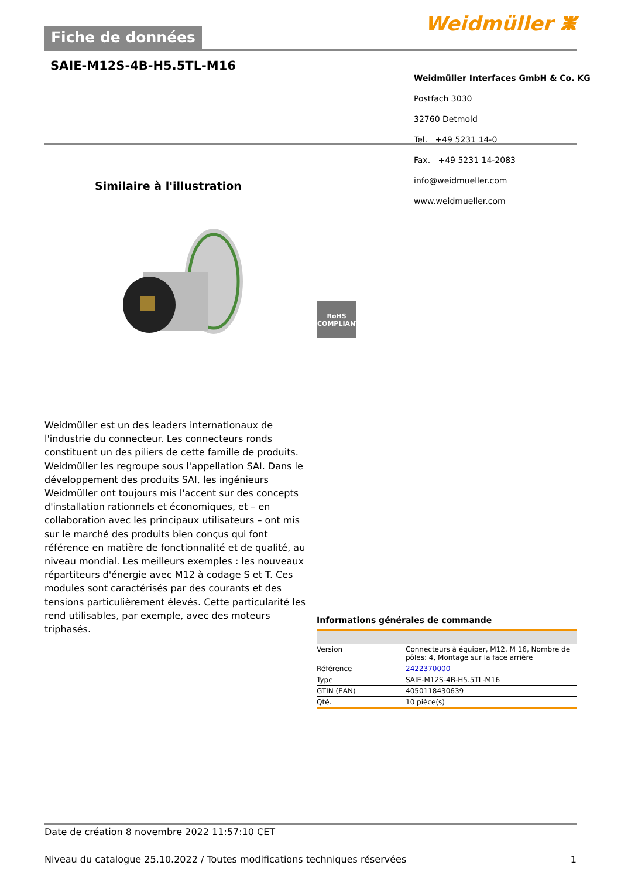Fiche de données Weidmüller ⵥ
SAIE-M12S-4B-H5.5TL-M16
Weidmüller Interfaces GmbH & Co. KG
Postfach 3030
32760 Detmold
Tel. +49 5231 14-0
Fax. +49 5231 14-2083
info@weidmueller.com
www.weidmueller.com
Similaire à l'illustration
RoHS
COMPLIANT
Weidmüller est un des leaders internationaux de l'industrie du connecteur. Les connecteurs ronds constituent un des piliers de cette famille de produits. Weidmüller les regroupe sous l'appellation SAI. Dans le développement des produits SAI, les ingénieurs Weidmüller ont toujours mis l'accent sur des concepts d'installation rationnels et économiques, et – en collaboration avec les principaux utilisateurs – ont mis sur le marché des produits bien conçus qui font référence en matière de fonctionnalité et de qualité, au niveau mondial. Les meilleurs exemples : les nouveaux répartiteurs d'énergie avec M12 à codage S et T. Ces modules sont caractérisés par des courants et des tensions particulièrement élevés. Cette particularité les rend utilisables, par exemple, avec des moteurs triphasés.
Informations générales de commande
| Version | Connecteurs à équiper, M12, M 16, Nombre de pôles: 4, Montage sur la face arrière |
| Référence | 2422370000 |
| Type | SAIE-M12S-4B-H5.5TL-M16 |
| GTIN (EAN) | 4050118430639 |
| Qté. | 10 pièce(s) |
Date de création 8 novembre 2022 11:57:10 CET
Niveau du catalogue 25.10.2022 / Toutes modifications techniques réservées 1